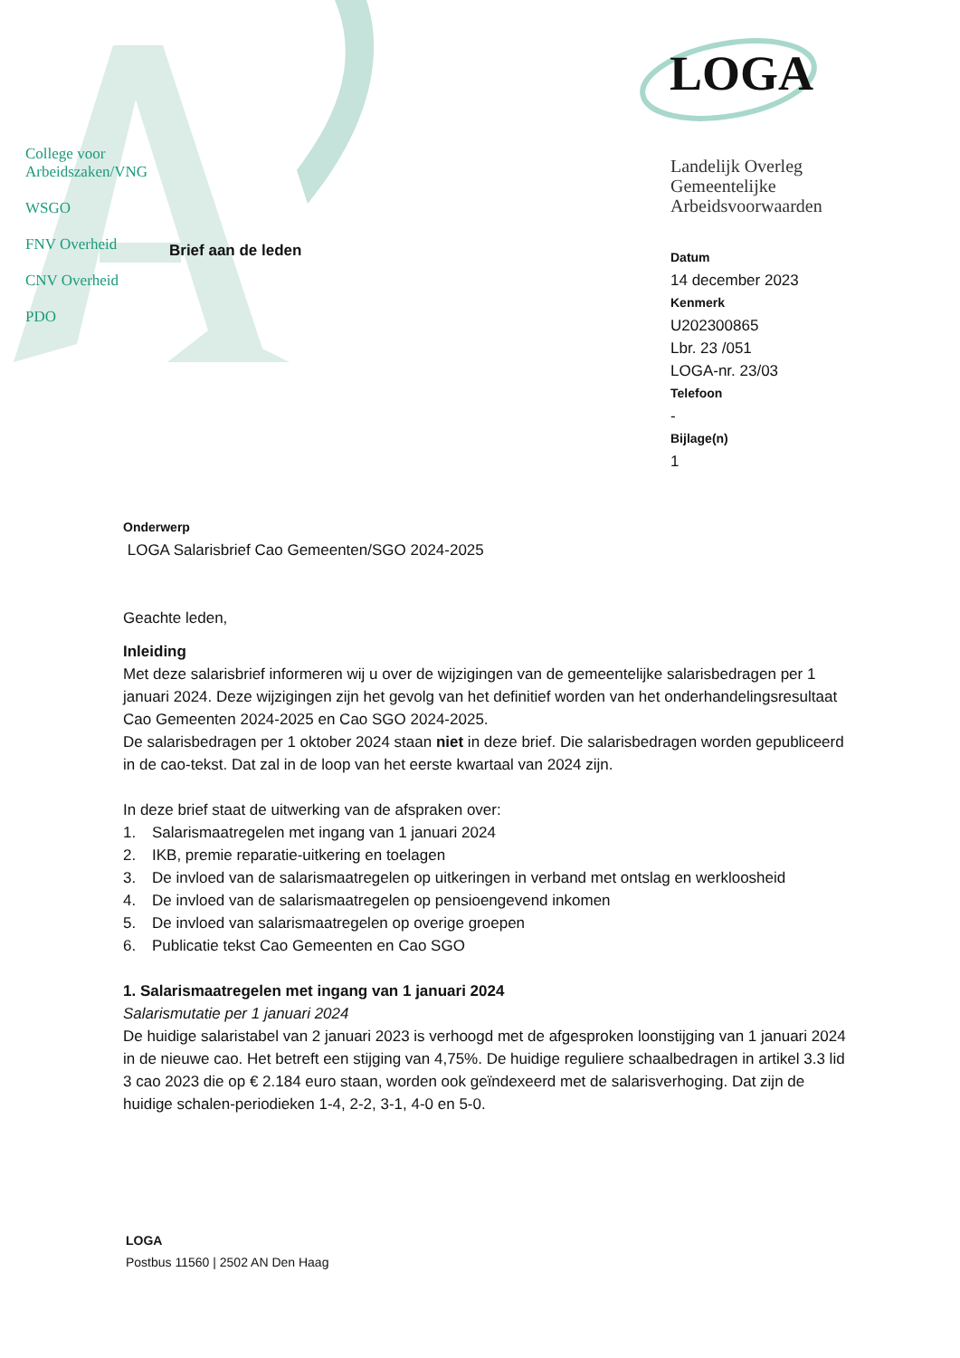College voor
Arbeidszaken/VNG
WSGO
FNV Overheid
CNV Overheid
PDO
LOGA
Landelijk Overleg
Gemeentelijke
Arbeidsvoorwaarden
Brief aan de leden
Datum
14 december 2023
Kenmerk
U202300865
Lbr. 23 /051
LOGA-nr. 23/03
Telefoon
-
Bijlage(n)
1
Onderwerp
LOGA Salarisbrief Cao Gemeenten/SGO 2024-2025
Geachte leden,
Inleiding
Met deze salarisbrief informeren wij u over de wijzigingen van de gemeentelijke salarisbedragen per 1 januari 2024. Deze wijzigingen zijn het gevolg van het definitief worden van het onderhandelingsresultaat Cao Gemeenten 2024-2025 en Cao SGO 2024-2025.
De salarisbedragen per 1 oktober 2024 staan niet in deze brief. Die salarisbedragen worden gepubliceerd in de cao-tekst. Dat zal in de loop van het eerste kwartaal van 2024 zijn.
In deze brief staat de uitwerking van de afspraken over:
1. Salarismaatregelen met ingang van 1 januari 2024
2. IKB, premie reparatie-uitkering en toelagen
3. De invloed van de salarismaatregelen op uitkeringen in verband met ontslag en werkloosheid
4. De invloed van de salarismaatregelen op pensioengevend inkomen
5. De invloed van salarismaatregelen op overige groepen
6. Publicatie tekst Cao Gemeenten en Cao SGO
1. Salarismaatregelen met ingang van 1 januari 2024
Salarismutatie per 1 januari 2024
De huidige salaristabel van 2 januari 2023 is verhoogd met de afgesproken loonstijging van 1 januari 2024 in de nieuwe cao. Het betreft een stijging van 4,75%. De huidige reguliere schaalbedragen in artikel 3.3 lid 3 cao 2023 die op € 2.184 euro staan, worden ook geïndexeerd met de salarisverhoging. Dat zijn de huidige schalen-periodieken 1-4, 2-2, 3-1, 4-0 en 5-0.
LOGA
Postbus 11560 | 2502 AN Den Haag